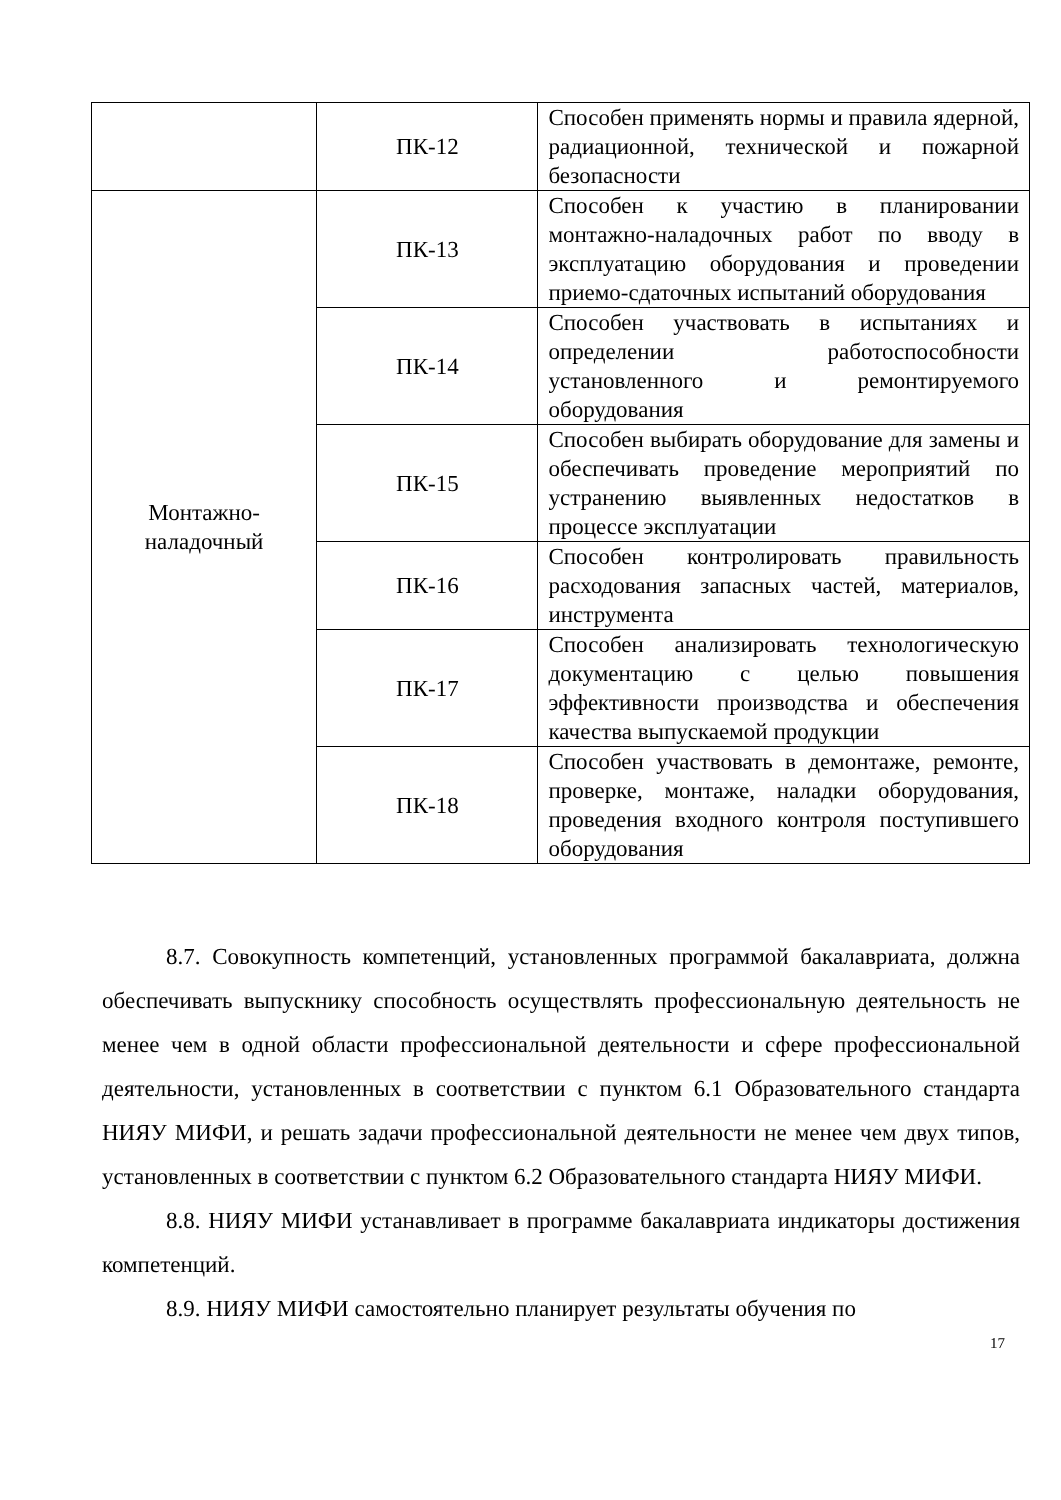| | ПК-12 | Способен применять нормы и правила ядерной, радиационной, технической и пожарной безопасности |
| Монтажно- наладочный | ПК-13 | Способен к участию в планировании монтажно-наладочных работ по вводу в эксплуатацию оборудования и проведении приемо-сдаточных испытаний оборудования |
| | ПК-14 | Способен участвовать в испытаниях и определении работоспособности установленного и ремонтируемого оборудования |
| | ПК-15 | Способен выбирать оборудование для замены и обеспечивать проведение мероприятий по устранению выявленных недостатков в процессе эксплуатации |
| | ПК-16 | Способен контролировать правильность расходования запасных частей, материалов, инструмента |
| | ПК-17 | Способен анализировать технологическую документацию с целью повышения эффективности производства и обеспечения качества выпускаемой продукции |
| | ПК-18 | Способен участвовать в демонтаже, ремонте, проверке, монтаже, наладки оборудования, проведения входного контроля поступившего оборудования |
8.7. Совокупность компетенций, установленных программой бакалавриата, должна обеспечивать выпускнику способность осуществлять профессиональную деятельность не менее чем в одной области профессиональной деятельности и сфере профессиональной деятельности, установленных в соответствии с пунктом 6.1 Образовательного стандарта НИЯУ МИФИ, и решать задачи профессиональной деятельности не менее чем двух типов, установленных в соответствии с пунктом 6.2 Образовательного стандарта НИЯУ МИФИ.
8.8. НИЯУ МИФИ устанавливает в программе бакалавриата индикаторы достижения компетенций.
8.9. НИЯУ МИФИ самостоятельно планирует результаты обучения по
17